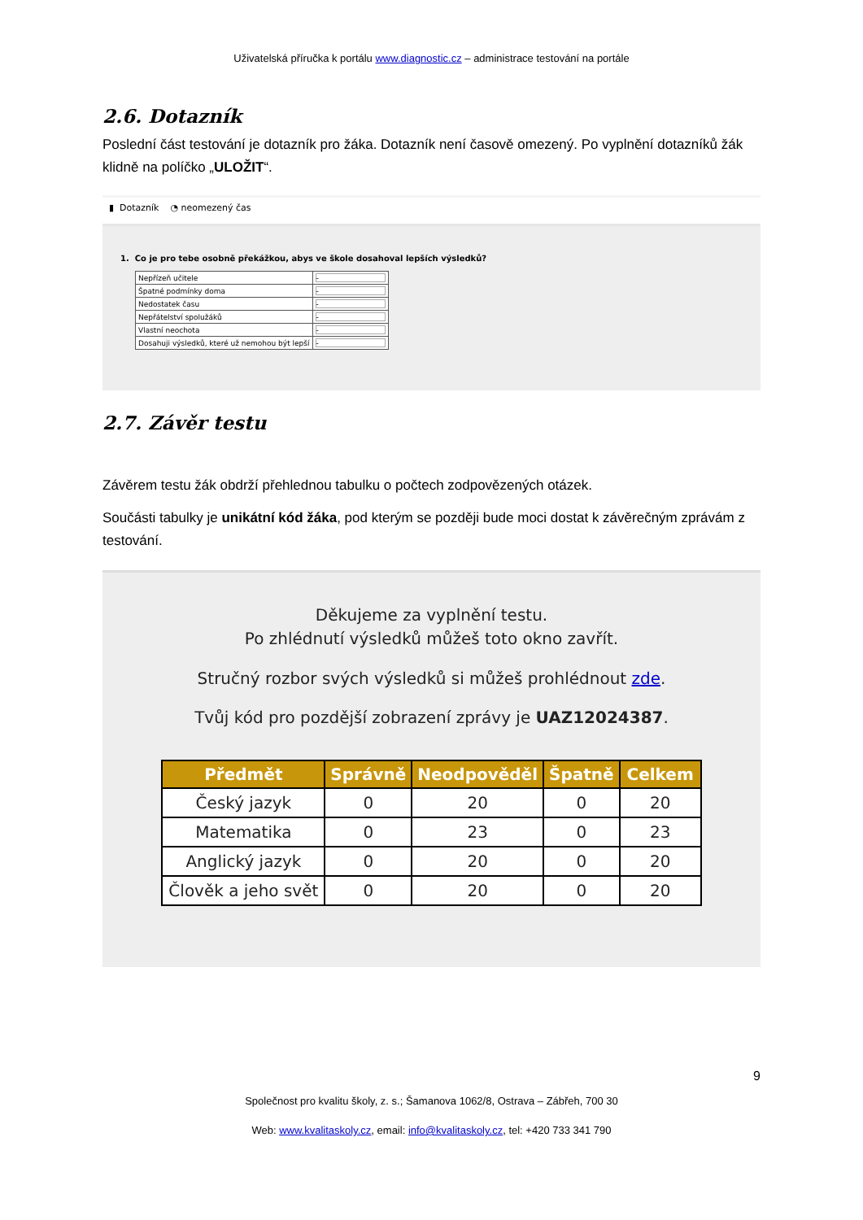Uživatelská příručka k portálu www.diagnostic.cz – administrace testování na portále
2.6. Dotazník
Poslední část testování je dotazník pro žáka. Dotazník není časově omezený. Po vyplnění dotazníků žák klidně na políčko „ULOŽIT“.
▮ Dotazník ◔ neomezený čas
1. Co je pro tebe osobně překážkou, abys ve škole dosahoval lepších výsledků?
| Nepřízeň učitele | - |
| Špatné podmínky doma | - |
| Nedostatek času | - |
| Nepřátelství spolužáků | - |
| Vlastní neochota | - |
| Dosahuji výsledků, které už nemohou být lepší | - |
2.7. Závěr testu
Závěrem testu žák obdrží přehlednou tabulku o počtech zodpovězených otázek.
Součásti tabulky je unikátní kód žáka, pod kterým se později bude moci dostat k závěrečným zprávám z testování.
Děkujeme za vyplnění testu.
Po zhlédnutí výsledků můžeš toto okno zavřít.
Stručný rozbor svých výsledků si můžeš prohlédnout zde.
Tvůj kód pro pozdější zobrazení zprávy je UAZ12024387.
| Předmět | Správně | Neodpověděl | Špatně | Celkem |
| --- | --- | --- | --- | --- |
| Český jazyk | 0 | 20 | 0 | 20 |
| Matematika | 0 | 23 | 0 | 23 |
| Anglický jazyk | 0 | 20 | 0 | 20 |
| Člověk a jeho svět | 0 | 20 | 0 | 20 |
9
Společnost pro kvalitu školy, z. s.; Šamanova 1062/8, Ostrava – Zábřeh, 700 30
Web: www.kvalitaskoly.cz, email: info@kvalitaskoly.cz, tel: +420 733 341 790